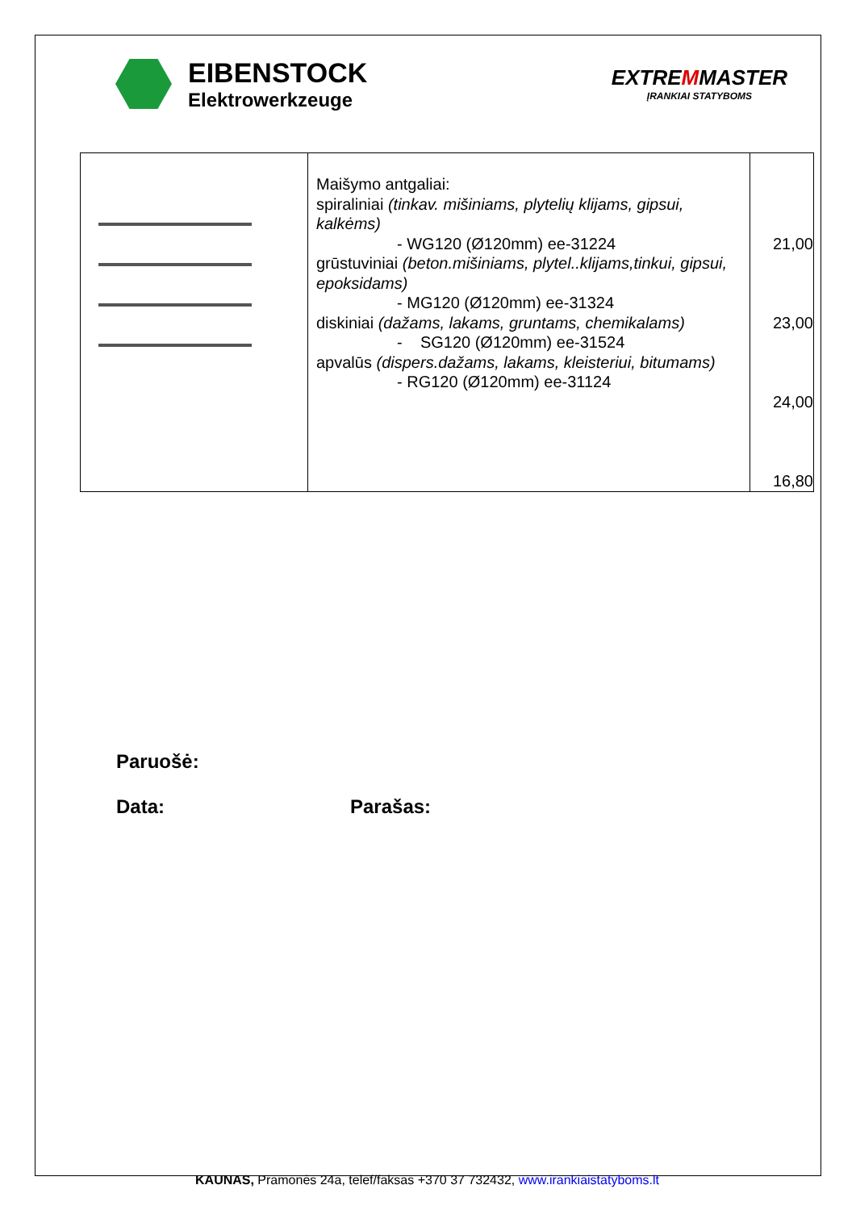EIBENSTOCK
Elektrowerkzeuge
EXTREMMASTER
ĮRANKIAI STATYBOMS
| | Maišymo antgaliai: spiraliniai (tinkav. mišiniams, plytelių klijams, gipsui, kalkėms) - WG120 (Ø120mm) ee-31224 grūstuviniai (beton.mišiniams, plytel..klijams,tinkui, gipsui, epoksidams) - MG120 (Ø120mm) ee-31324 diskiniai (dažams, lakams, gruntams, chemikalams) - SG120 (Ø120mm) ee-31524 apvalūs (dispers.dažams, lakams, kleisteriui, bitumams) - RG120 (Ø120mm) ee-31124 | 21,00 23,00 24,00 16,80 |
Paruošė:
Data: Parašas:
KAUNAS, Pramonės 24a, telef/faksas +370 37 732432, www.irankiaistatyboms.lt